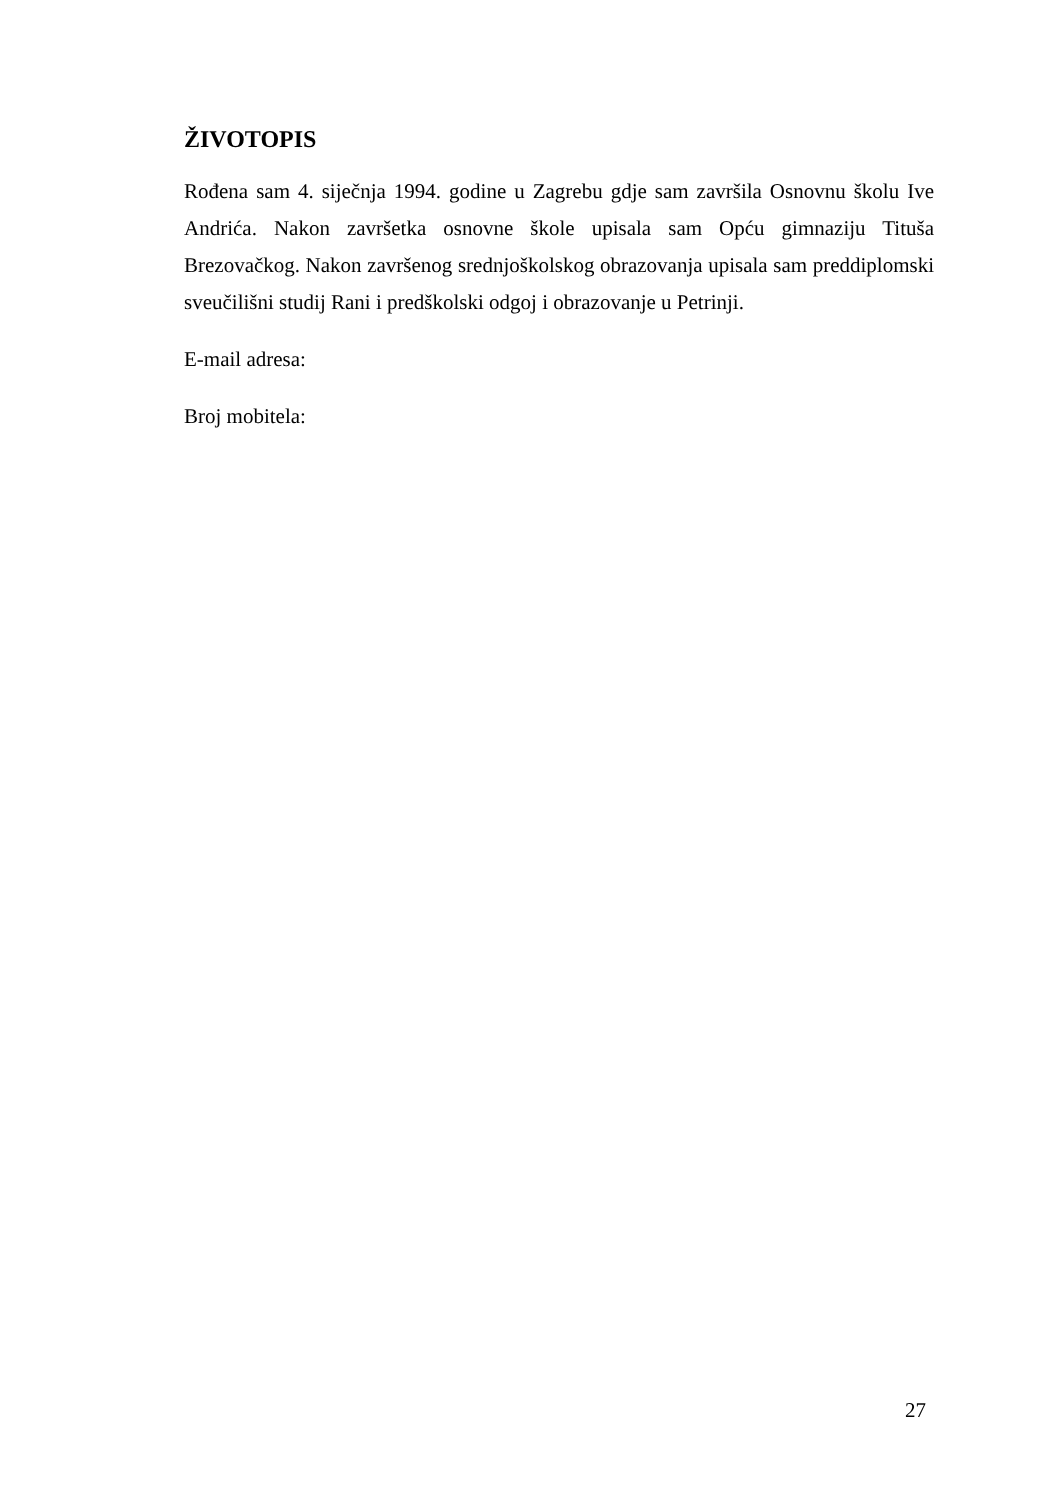ŽIVOTOPIS
Rođena sam 4. siječnja 1994. godine u Zagrebu gdje sam završila Osnovnu školu Ive Andrića. Nakon završetka osnovne škole upisala sam Opću gimnaziju Tituša Brezovačkog. Nakon završenog srednjoškolskog obrazovanja upisala sam preddiplomski sveučilišni studij Rani i predškolski odgoj i obrazovanje u Petrinji.
E-mail adresa:
Broj mobitela:
27